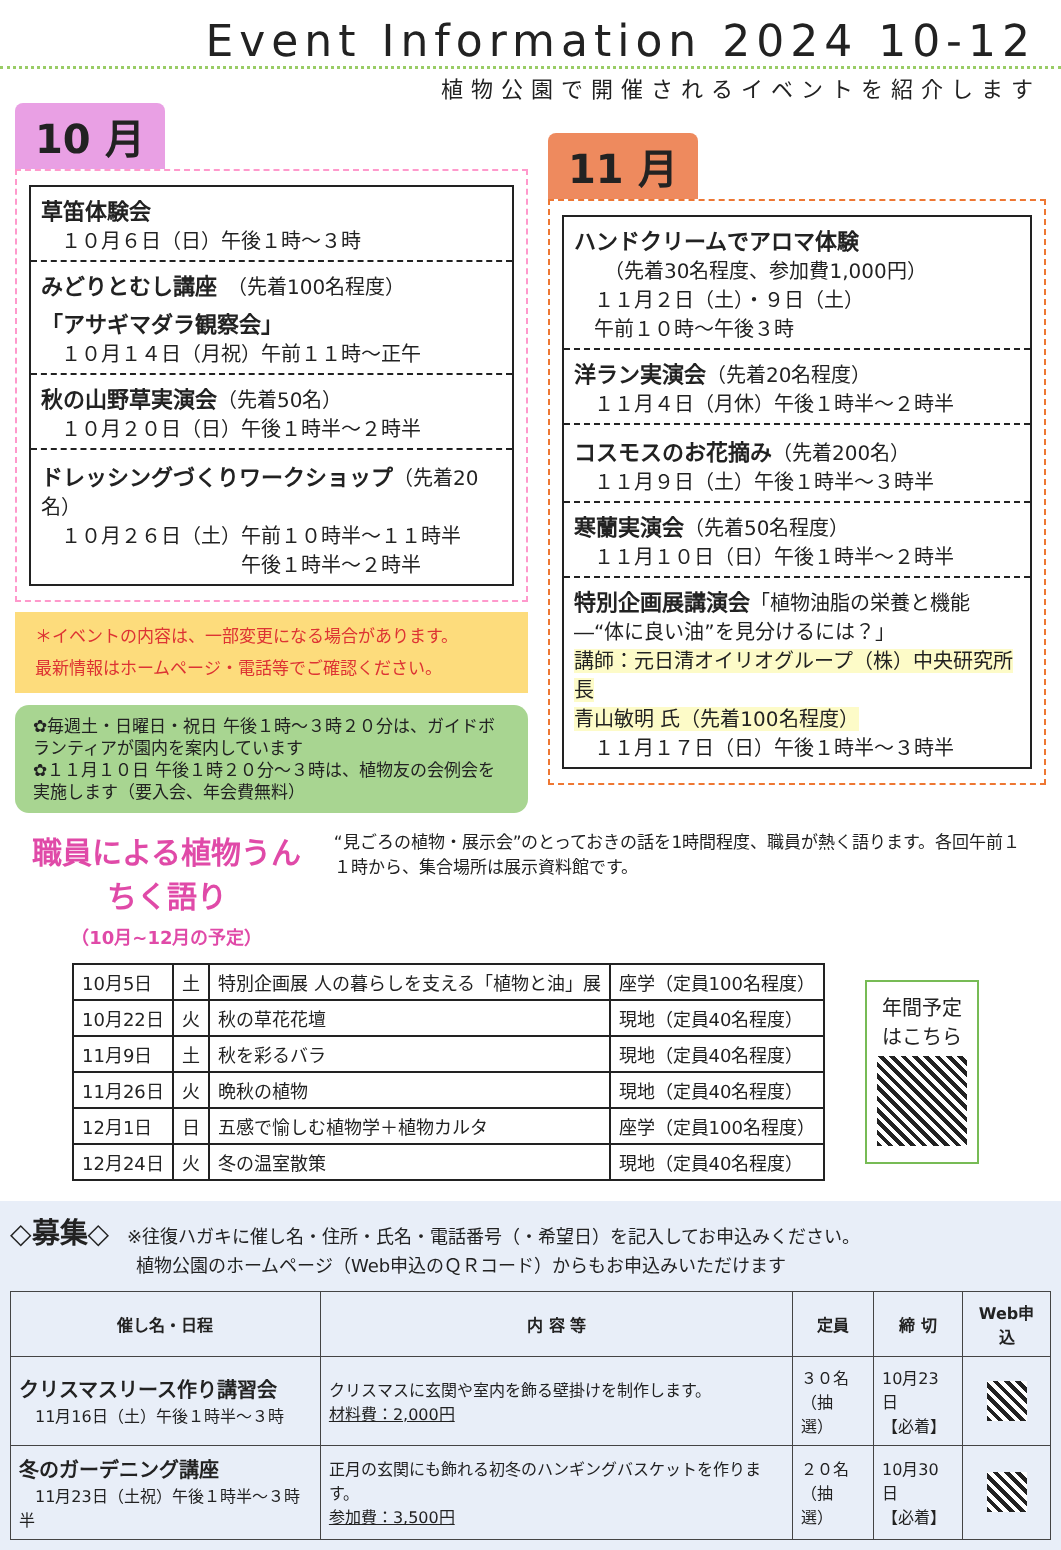Event Information 2024 10-12
植物公園で開催されるイベントを紹介します
10 月
草笛体験会
　１０月６日（日）午後１時～３時
みどりとむし講座　（先着100名程度）
「アサギマダラ観察会」
　１０月１４日（月祝）午前１１時～正午
秋の山野草実演会（先着50名）
　１０月２０日（日）午後１時半～２時半
ドレッシングづくりワークショップ（先着20名）
　１０月２６日（土）午前１０時半～１１時半
　　　　　　　　　　午後１時半～２時半
＊イベントの内容は、一部変更になる場合があります。
最新情報はホームページ・電話等でご確認ください。
✿毎週土・日曜日・祝日 午後１時～３時２０分は、ガイドボランティアが園内を案内しています
✿１１月１０日 午後１時２０分～３時は、植物友の会例会を実施します（要入会、年会費無料）
11 月
ハンドクリームでアロマ体験
　　（先着30名程度、参加費1,000円）
　１１月２日（土）・９日（土）
　午前１０時～午後３時
洋ラン実演会（先着20名程度）
　１１月４日（月休）午後１時半～２時半
コスモスのお花摘み（先着200名）
　１１月９日（土）午後１時半～３時半
寒蘭実演会（先着50名程度）
　１１月１０日（日）午後１時半～２時半
特別企画展講演会「植物油脂の栄養と機能―“体に良い油”を見分けるには？」
講師：元日清オイリオグループ（株）中央研究所長
青山敏明 氏（先着100名程度）
　１１月１７日（日）午後１時半～３時半
職員による植物うんちく語り
（10月~12月の予定）
“見ごろの植物・展示会”のとっておきの話を1時間程度、職員が熱く語ります。各回午前１１時から、集合場所は展示資料館です。
| 10月5日 | 土 | 特別企画展 人の暮らしを支える「植物と油」展 | 座学（定員100名程度） |
| 10月22日 | 火 | 秋の草花花壇 | 現地（定員40名程度） |
| 11月9日 | 土 | 秋を彩るバラ | 現地（定員40名程度） |
| 11月26日 | 火 | 晩秋の植物 | 現地（定員40名程度） |
| 12月1日 | 日 | 五感で愉しむ植物学＋植物カルタ | 座学（定員100名程度） |
| 12月24日 | 火 | 冬の温室散策 | 現地（定員40名程度） |
年間予定
はこちら
◇募集◇　※往復ハガキに催し名・住所・氏名・電話番号（・希望日）を記入してお申込みください。
　　　　　　　植物公園のホームページ（Web申込のＱＲコード）からもお申込みいただけます
| 催し名・日程 | 内 容 等 | 定員 | 締 切 | Web申込 |
| --- | --- | --- | --- | --- |
| クリスマスリース作り講習会 11月16日（土）午後１時半～３時 | クリスマスに玄関や室内を飾る壁掛けを制作します。 材料費：2,000円 | ３０名 （抽選） | 10月23日 【必着】 | |
| 冬のガーデニング講座 11月23日（土祝）午後１時半～３時半 | 正月の玄関にも飾れる初冬のハンギングバスケットを作ります。 参加費：3,500円 | ２０名 （抽選） | 10月30日 【必着】 | |